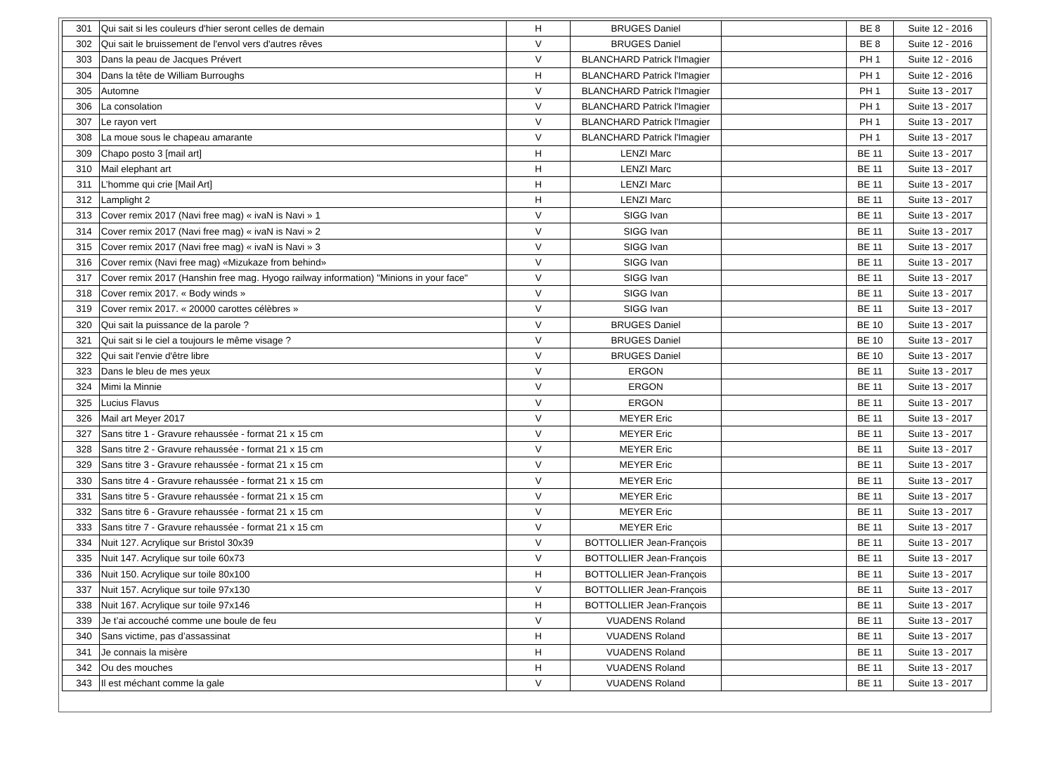| 301 | Qui sait si les couleurs d'hier seront celles de demain | H | BRUGES Daniel | | BE 8 | Suite 12 - 2016 |
| 302 | Qui sait le bruissement de l'envol vers d'autres rêves | V | BRUGES Daniel | | BE 8 | Suite 12 - 2016 |
| 303 | Dans la peau de Jacques Prévert | V | BLANCHARD Patrick l'Imagier | | PH 1 | Suite 12 - 2016 |
| 304 | Dans la tête de William Burroughs | H | BLANCHARD Patrick l'Imagier | | PH 1 | Suite 12 - 2016 |
| 305 | Automne | V | BLANCHARD Patrick l'Imagier | | PH 1 | Suite 13 - 2017 |
| 306 | La consolation | V | BLANCHARD Patrick l'Imagier | | PH 1 | Suite 13 - 2017 |
| 307 | Le rayon vert | V | BLANCHARD Patrick l'Imagier | | PH 1 | Suite 13 - 2017 |
| 308 | La moue sous le chapeau amarante | V | BLANCHARD Patrick l'Imagier | | PH 1 | Suite 13 - 2017 |
| 309 | Chapo posto 3 [mail art] | H | LENZI Marc | | BE 11 | Suite 13 - 2017 |
| 310 | Mail elephant art | H | LENZI Marc | | BE 11 | Suite 13 - 2017 |
| 311 | L’homme qui crie [Mail Art] | H | LENZI Marc | | BE 11 | Suite 13 - 2017 |
| 312 | Lamplight 2 | H | LENZI Marc | | BE 11 | Suite 13 - 2017 |
| 313 | Cover remix 2017 (Navi free mag) « ivaN is Navi » 1 | V | SIGG Ivan | | BE 11 | Suite 13 - 2017 |
| 314 | Cover remix 2017 (Navi free mag) « ivaN is Navi » 2 | V | SIGG Ivan | | BE 11 | Suite 13 - 2017 |
| 315 | Cover remix 2017 (Navi free mag) « ivaN is Navi » 3 | V | SIGG Ivan | | BE 11 | Suite 13 - 2017 |
| 316 | Cover remix (Navi free mag) «Mizukaze from behind» | V | SIGG Ivan | | BE 11 | Suite 13 - 2017 |
| 317 | Cover remix 2017 (Hanshin free mag. Hyogo railway information) "Minions in your face" | V | SIGG Ivan | | BE 11 | Suite 13 - 2017 |
| 318 | Cover remix 2017. « Body winds » | V | SIGG Ivan | | BE 11 | Suite 13 - 2017 |
| 319 | Cover remix 2017. « 20000 carottes célèbres » | V | SIGG Ivan | | BE 11 | Suite 13 - 2017 |
| 320 | Qui sait la puissance de la parole ? | V | BRUGES Daniel | | BE 10 | Suite 13 - 2017 |
| 321 | Qui sait si le ciel a toujours le même visage ? | V | BRUGES Daniel | | BE 10 | Suite 13 - 2017 |
| 322 | Qui sait l'envie d'être libre | V | BRUGES Daniel | | BE 10 | Suite 13 - 2017 |
| 323 | Dans le bleu de mes yeux | V | ERGON | | BE 11 | Suite 13 - 2017 |
| 324 | Mimi la Minnie | V | ERGON | | BE 11 | Suite 13 - 2017 |
| 325 | Lucius Flavus | V | ERGON | | BE 11 | Suite 13 - 2017 |
| 326 | Mail art Meyer 2017 | V | MEYER Eric | | BE 11 | Suite 13 - 2017 |
| 327 | Sans titre 1 - Gravure rehaussée - format 21 x 15 cm | V | MEYER Eric | | BE 11 | Suite 13 - 2017 |
| 328 | Sans titre 2 - Gravure rehaussée - format 21 x 15 cm | V | MEYER Eric | | BE 11 | Suite 13 - 2017 |
| 329 | Sans titre 3 - Gravure rehaussée - format 21 x 15 cm | V | MEYER Eric | | BE 11 | Suite 13 - 2017 |
| 330 | Sans titre 4 - Gravure rehaussée - format 21 x 15 cm | V | MEYER Eric | | BE 11 | Suite 13 - 2017 |
| 331 | Sans titre 5 - Gravure rehaussée - format 21 x 15 cm | V | MEYER Eric | | BE 11 | Suite 13 - 2017 |
| 332 | Sans titre 6 - Gravure rehaussée - format 21 x 15 cm | V | MEYER Eric | | BE 11 | Suite 13 - 2017 |
| 333 | Sans titre 7 - Gravure rehaussée - format 21 x 15 cm | V | MEYER Eric | | BE 11 | Suite 13 - 2017 |
| 334 | Nuit 127. Acrylique sur Bristol 30x39 | V | BOTTOLLIER Jean-François | | BE 11 | Suite 13 - 2017 |
| 335 | Nuit 147. Acrylique sur toile 60x73 | V | BOTTOLLIER Jean-François | | BE 11 | Suite 13 - 2017 |
| 336 | Nuit 150. Acrylique sur toile 80x100 | H | BOTTOLLIER Jean-François | | BE 11 | Suite 13 - 2017 |
| 337 | Nuit 157. Acrylique sur toile 97x130 | V | BOTTOLLIER Jean-François | | BE 11 | Suite 13 - 2017 |
| 338 | Nuit 167. Acrylique sur toile 97x146 | H | BOTTOLLIER Jean-François | | BE 11 | Suite 13 - 2017 |
| 339 | Je t’ai accouché comme une boule de feu | V | VUADENS Roland | | BE 11 | Suite 13 - 2017 |
| 340 | Sans victime, pas d’assassinat | H | VUADENS Roland | | BE 11 | Suite 13 - 2017 |
| 341 | Je connais la misère | H | VUADENS Roland | | BE 11 | Suite 13 - 2017 |
| 342 | Ou des mouches | H | VUADENS Roland | | BE 11 | Suite 13 - 2017 |
| 343 | Il est méchant comme la gale | V | VUADENS Roland | | BE 11 | Suite 13 - 2017 |